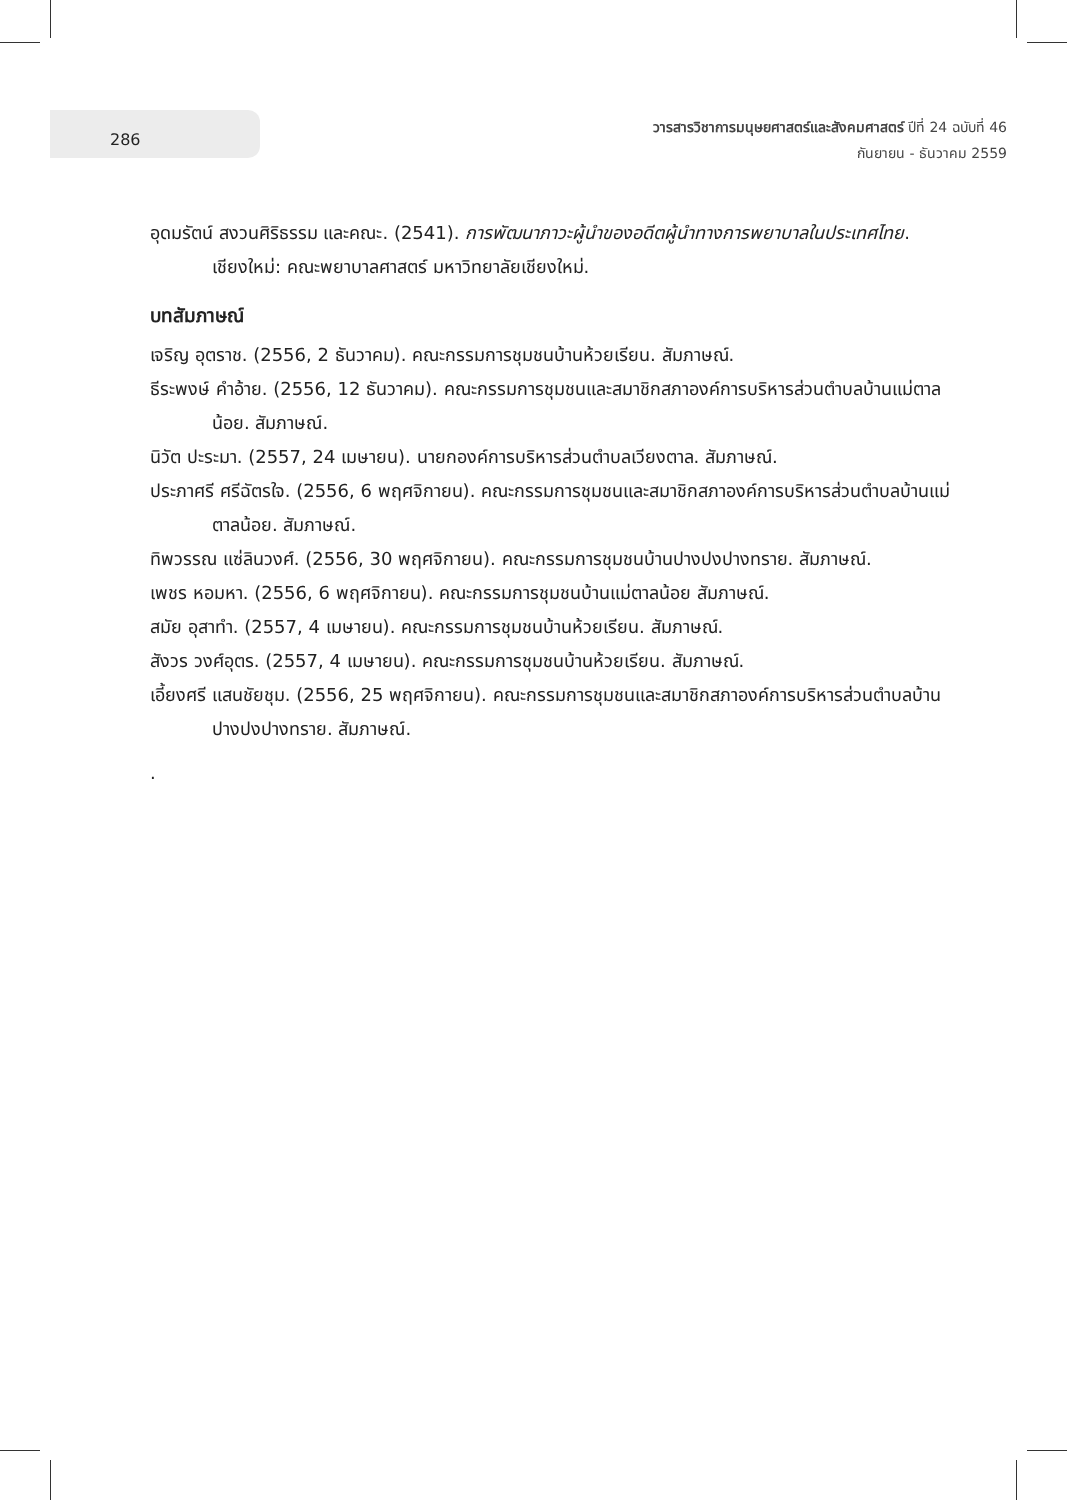286
วารสารวิชาการมนุษยศาสตร์และสังคมศาสตร์ ปีที่ 24 ฉบับที่ 46
กันยายน - ธันวาคม 2559
อุดมรัตน์ สงวนศิริธรรม และคณะ. (2541). การพัฒนาภาวะผู้นำของอดีตผู้นำทางการพยาบาลในประเทศไทย. เชียงใหม่: คณะพยาบาลศาสตร์ มหาวิทยาลัยเชียงใหม่.
บทสัมภาษณ์
เจริญ อุตราช. (2556, 2 ธันวาคม). คณะกรรมการชุมชนบ้านห้วยเรียน. สัมภาษณ์.
ธีระพงษ์ คำอ้าย. (2556, 12 ธันวาคม). คณะกรรมการชุมชนและสมาชิกสภาองค์การบริหารส่วนตำบลบ้านแม่ตาลน้อย. สัมภาษณ์.
นิวัต ปะระมา. (2557, 24 เมษายน). นายกองค์การบริหารส่วนตำบลเวียงตาล. สัมภาษณ์.
ประภาศรี ศรีฉัตรใจ. (2556, 6 พฤศจิกายน). คณะกรรมการชุมชนและสมาชิกสภาองค์การบริหารส่วนตำบลบ้านแม่ตาลน้อย. สัมภาษณ์.
ทิพวรรณ แซ่ลินวงศ์. (2556, 30 พฤศจิกายน). คณะกรรมการชุมชนบ้านปางปงปางทราย. สัมภาษณ์.
เพชร หอมหา. (2556, 6 พฤศจิกายน). คณะกรรมการชุมชนบ้านแม่ตาลน้อย สัมภาษณ์.
สมัย อุสาทำ. (2557, 4 เมษายน). คณะกรรมการชุมชนบ้านห้วยเรียน. สัมภาษณ์.
สังวร วงศ์อุตร. (2557, 4 เมษายน). คณะกรรมการชุมชนบ้านห้วยเรียน. สัมภาษณ์.
เอี้ยงศรี แสนชัยชุม. (2556, 25 พฤศจิกายน). คณะกรรมการชุมชนและสมาชิกสภาองค์การบริหารส่วนตำบลบ้านปางปงปางทราย. สัมภาษณ์.
.